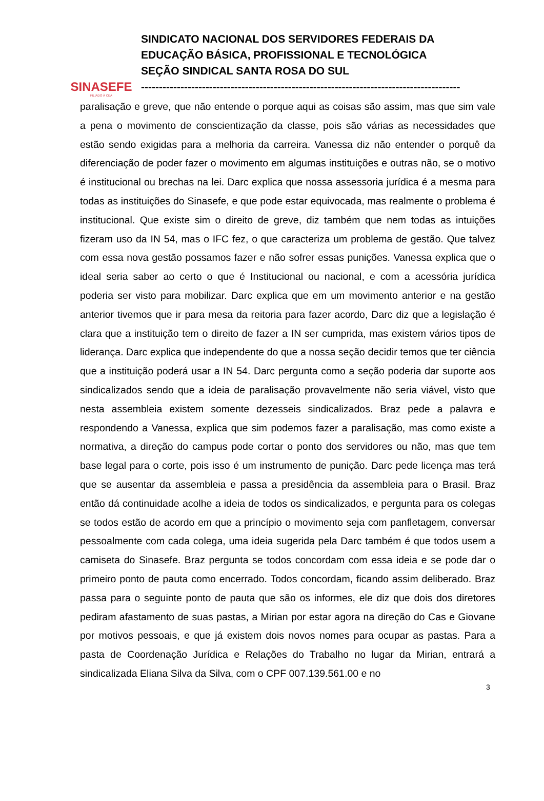SINASEFE
FILIADO À CEA
SINDICATO NACIONAL DOS SERVIDORES FEDERAIS DA
EDUCAÇÃO BÁSICA, PROFISSIONAL E TECNOLÓGICA
SEÇÃO SINDICAL SANTA ROSA DO SUL
-----------------------------------------------------------------------------------------
paralisação e greve, que não entende o porque aqui as coisas são assim, mas que sim vale a pena o movimento de conscientização da classe, pois são várias as necessidades que estão sendo exigidas para a melhoria da carreira. Vanessa diz não entender o porquê da diferenciação de poder fazer o movimento em algumas instituições e outras não, se o motivo é institucional ou brechas na lei. Darc explica que nossa assessoria jurídica é a mesma para todas as instituições do Sinasefe, e que pode estar equivocada, mas realmente o problema é institucional. Que existe sim o direito de greve, diz também que nem todas as intuições fizeram uso da IN 54, mas o IFC fez, o que caracteriza um problema de gestão. Que talvez com essa nova gestão possamos fazer e não sofrer essas punições. Vanessa explica que o ideal seria saber ao certo o que é Institucional ou nacional, e com a acessória jurídica poderia ser visto para mobilizar. Darc explica que em um movimento anterior e na gestão anterior tivemos que ir para mesa da reitoria para fazer acordo, Darc diz que a legislação é clara que a instituição tem o direito de fazer a IN ser cumprida, mas existem vários tipos de liderança. Darc explica que independente do que a nossa seção decidir temos que ter ciência que a instituição poderá usar a IN 54. Darc pergunta como a seção poderia dar suporte aos sindicalizados sendo que a ideia de paralisação provavelmente não seria viável, visto que nesta assembleia existem somente dezesseis sindicalizados. Braz pede a palavra e respondendo a Vanessa, explica que sim podemos fazer a paralisação, mas como existe a normativa, a direção do campus pode cortar o ponto dos servidores ou não, mas que tem base legal para o corte, pois isso é um instrumento de punição. Darc pede licença mas terá que se ausentar da assembleia e passa a presidência da assembleia para o Brasil. Braz então dá continuidade acolhe a ideia de todos os sindicalizados, e pergunta para os colegas se todos estão de acordo em que a princípio o movimento seja com panfletagem, conversar pessoalmente com cada colega, uma ideia sugerida pela Darc também é que todos usem a camiseta do Sinasefe. Braz pergunta se todos concordam com essa ideia e se pode dar o primeiro ponto de pauta como encerrado. Todos concordam, ficando assim deliberado. Braz passa para o seguinte ponto de pauta que são os informes, ele diz que dois dos diretores pediram afastamento de suas pastas, a Mirian por estar agora na direção do Cas e Giovane por motivos pessoais, e que já existem dois novos nomes para ocupar as pastas. Para a pasta de Coordenação Jurídica e Relações do Trabalho no lugar da Mirian, entrará a sindicalizada Eliana Silva da Silva, com o CPF 007.139.561.00 e no
3